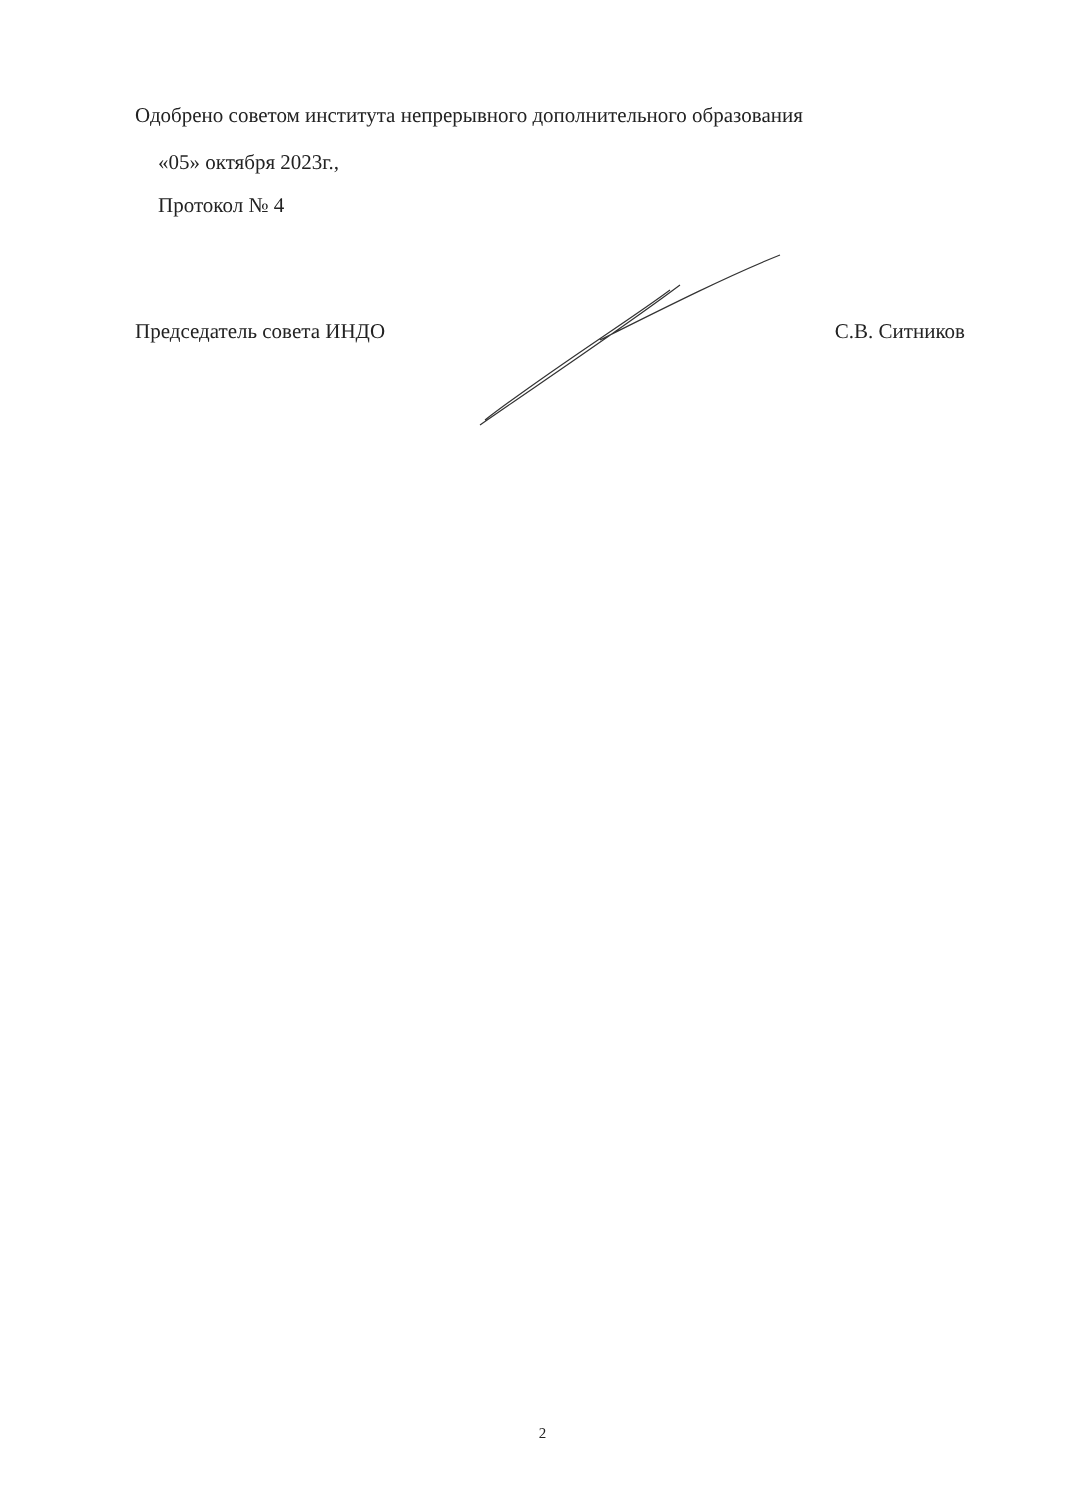Одобрено советом института непрерывного дополнительного образования
«05» октября 2023г.,
Протокол № 4
Председатель совета ИНДО С.В. Ситников
2